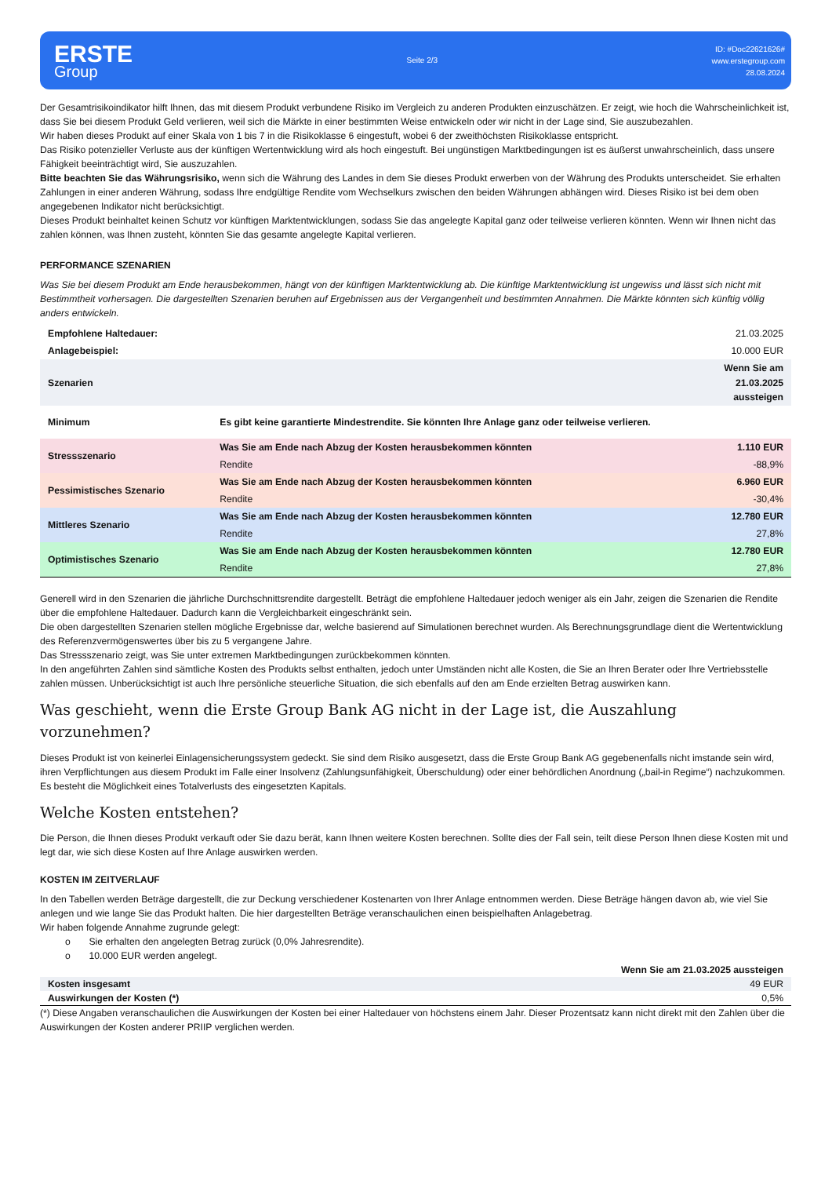ERSTE
Group
Seite 2/3
ID: #Doc22621626#
www.erstegroup.com
28.08.2024
Der Gesamtrisikoindikator hilft Ihnen, das mit diesem Produkt verbundene Risiko im Vergleich zu anderen Produkten einzuschätzen. Er zeigt, wie hoch die Wahrscheinlichkeit ist, dass Sie bei diesem Produkt Geld verlieren, weil sich die Märkte in einer bestimmten Weise entwickeln oder wir nicht in der Lage sind, Sie auszubezahlen.
Wir haben dieses Produkt auf einer Skala von 1 bis 7 in die Risikoklasse 6 eingestuft, wobei 6 der zweithöchsten Risikoklasse entspricht.
Das Risiko potenzieller Verluste aus der künftigen Wertentwicklung wird als hoch eingestuft. Bei ungünstigen Marktbedingungen ist es äußerst unwahrscheinlich, dass unsere Fähigkeit beeinträchtigt wird, Sie auszuzahlen.
Bitte beachten Sie das Währungsrisiko, wenn sich die Währung des Landes in dem Sie dieses Produkt erwerben von der Währung des Produkts unterscheidet. Sie erhalten Zahlungen in einer anderen Währung, sodass Ihre endgültige Rendite vom Wechselkurs zwischen den beiden Währungen abhängen wird. Dieses Risiko ist bei dem oben angegebenen Indikator nicht berücksichtigt.
Dieses Produkt beinhaltet keinen Schutz vor künftigen Marktentwicklungen, sodass Sie das angelegte Kapital ganz oder teilweise verlieren könnten. Wenn wir Ihnen nicht das zahlen können, was Ihnen zusteht, könnten Sie das gesamte angelegte Kapital verlieren.
PERFORMANCE SZENARIEN
Was Sie bei diesem Produkt am Ende herausbekommen, hängt von der künftigen Marktentwicklung ab. Die künftige Marktentwicklung ist ungewiss und lässt sich nicht mit Bestimmtheit vorhersagen. Die dargestellten Szenarien beruhen auf Ergebnissen aus der Vergangenheit und bestimmten Annahmen. Die Märkte könnten sich künftig völlig anders entwickeln.
| Empfohlene Haltedauer: | | 21.03.2025 |
| Anlagebeispiel: | | 10.000 EUR |
| Szenarien | | Wenn Sie am 21.03.2025 aussteigen |
| Minimum | Es gibt keine garantierte Mindestrendite. Sie könnten Ihre Anlage ganz oder teilweise verlieren. | |
| Stressszenario | Was Sie am Ende nach Abzug der Kosten herausbekommen könnten | 1.110 EUR |
| | Rendite | -88,9% |
| Pessimistisches Szenario | Was Sie am Ende nach Abzug der Kosten herausbekommen könnten | 6.960 EUR |
| | Rendite | -30,4% |
| Mittleres Szenario | Was Sie am Ende nach Abzug der Kosten herausbekommen könnten | 12.780 EUR |
| | Rendite | 27,8% |
| Optimistisches Szenario | Was Sie am Ende nach Abzug der Kosten herausbekommen könnten | 12.780 EUR |
| | Rendite | 27,8% |
Generell wird in den Szenarien die jährliche Durchschnittsrendite dargestellt. Beträgt die empfohlene Haltedauer jedoch weniger als ein Jahr, zeigen die Szenarien die Rendite über die empfohlene Haltedauer. Dadurch kann die Vergleichbarkeit eingeschränkt sein.
Die oben dargestellten Szenarien stellen mögliche Ergebnisse dar, welche basierend auf Simulationen berechnet wurden. Als Berechnungsgrundlage dient die Wertentwicklung des Referenzvermögenswertes über bis zu 5 vergangene Jahre.
Das Stressszenario zeigt, was Sie unter extremen Marktbedingungen zurückbekommen könnten.
In den angeführten Zahlen sind sämtliche Kosten des Produkts selbst enthalten, jedoch unter Umständen nicht alle Kosten, die Sie an Ihren Berater oder Ihre Vertriebsstelle zahlen müssen. Unberücksichtigt ist auch Ihre persönliche steuerliche Situation, die sich ebenfalls auf den am Ende erzielten Betrag auswirken kann.
Was geschieht, wenn die Erste Group Bank AG nicht in der Lage ist, die Auszahlung vorzunehmen?
Dieses Produkt ist von keinerlei Einlagensicherungssystem gedeckt. Sie sind dem Risiko ausgesetzt, dass die Erste Group Bank AG gegebenenfalls nicht imstande sein wird, ihren Verpflichtungen aus diesem Produkt im Falle einer Insolvenz (Zahlungsunfähigkeit, Überschuldung) oder einer behördlichen Anordnung („bail-in Regime“) nachzukommen. Es besteht die Möglichkeit eines Totalverlusts des eingesetzten Kapitals.
Welche Kosten entstehen?
Die Person, die Ihnen dieses Produkt verkauft oder Sie dazu berät, kann Ihnen weitere Kosten berechnen. Sollte dies der Fall sein, teilt diese Person Ihnen diese Kosten mit und legt dar, wie sich diese Kosten auf Ihre Anlage auswirken werden.
KOSTEN IM ZEITVERLAUF
In den Tabellen werden Beträge dargestellt, die zur Deckung verschiedener Kostenarten von Ihrer Anlage entnommen werden. Diese Beträge hängen davon ab, wie viel Sie anlegen und wie lange Sie das Produkt halten. Die hier dargestellten Beträge veranschaulichen einen beispielhaften Anlagebetrag.
Wir haben folgende Annahme zugrunde gelegt:
o Sie erhalten den angelegten Betrag zurück (0,0% Jahresrendite).
o 10.000 EUR werden angelegt.
| | Wenn Sie am 21.03.2025 aussteigen |
| Kosten insgesamt | 49 EUR |
| Auswirkungen der Kosten (*) | 0,5% |
(*) Diese Angaben veranschaulichen die Auswirkungen der Kosten bei einer Haltedauer von höchstens einem Jahr. Dieser Prozentsatz kann nicht direkt mit den Zahlen über die Auswirkungen der Kosten anderer PRIIP verglichen werden.